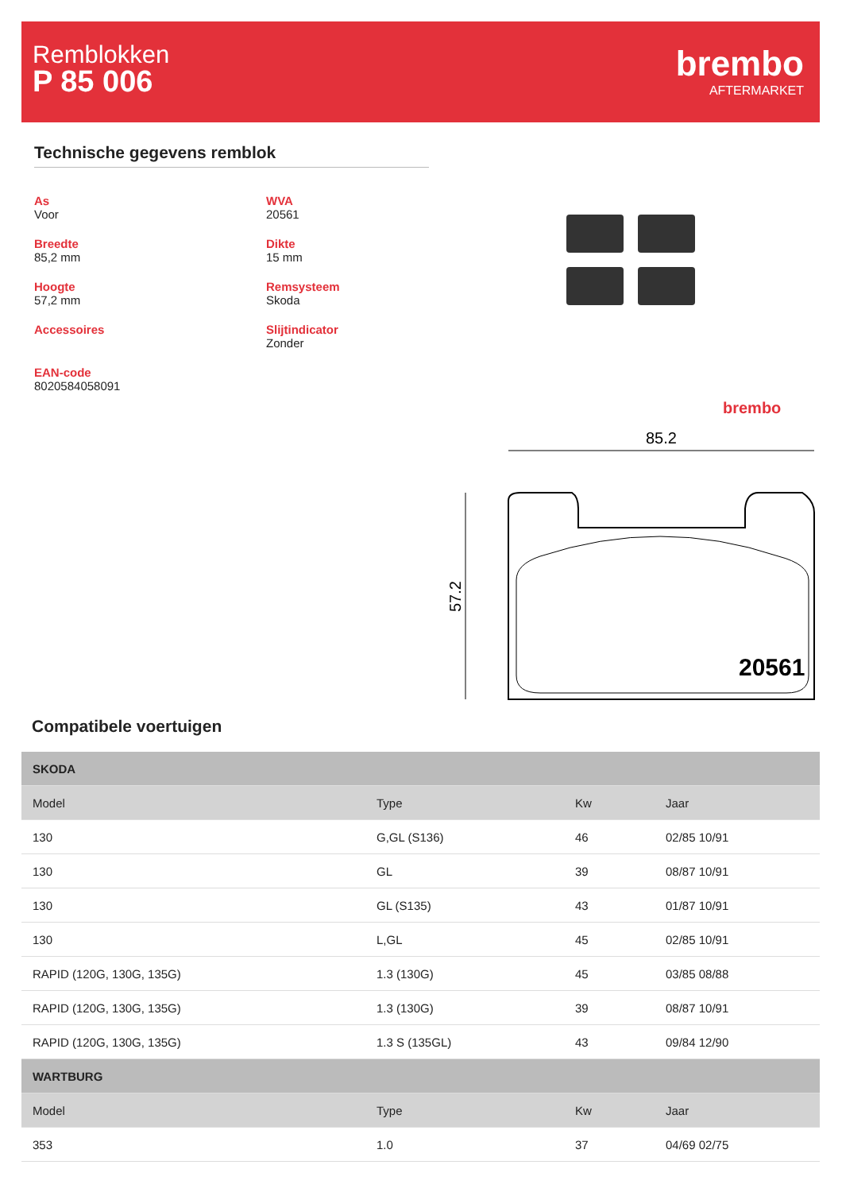Remblokken
P 85 006
brembo
AFTERMARKET
Technische gegevens remblok
As
Voor
WVA
20561
Breedte
85,2 mm
Dikte
15 mm
Hoogte
57,2 mm
Remsysteem
Skoda
Accessoires
Slijtindicator
Zonder
EAN-code
8020584058091
brembo
85.2
57.2
20561
Compatibele voertuigen
| SKODA | | | |
| --- | --- | --- | --- |
| Model | Type | Kw | Jaar |
| 130 | G,GL (S136) | 46 | 02/85 10/91 |
| 130 | GL | 39 | 08/87 10/91 |
| 130 | GL (S135) | 43 | 01/87 10/91 |
| 130 | L,GL | 45 | 02/85 10/91 |
| RAPID (120G, 130G, 135G) | 1.3 (130G) | 45 | 03/85 08/88 |
| RAPID (120G, 130G, 135G) | 1.3 (130G) | 39 | 08/87 10/91 |
| RAPID (120G, 130G, 135G) | 1.3 S (135GL) | 43 | 09/84 12/90 |
| WARTBURG | | | |
| Model | Type | Kw | Jaar |
| 353 | 1.0 | 37 | 04/69 02/75 |